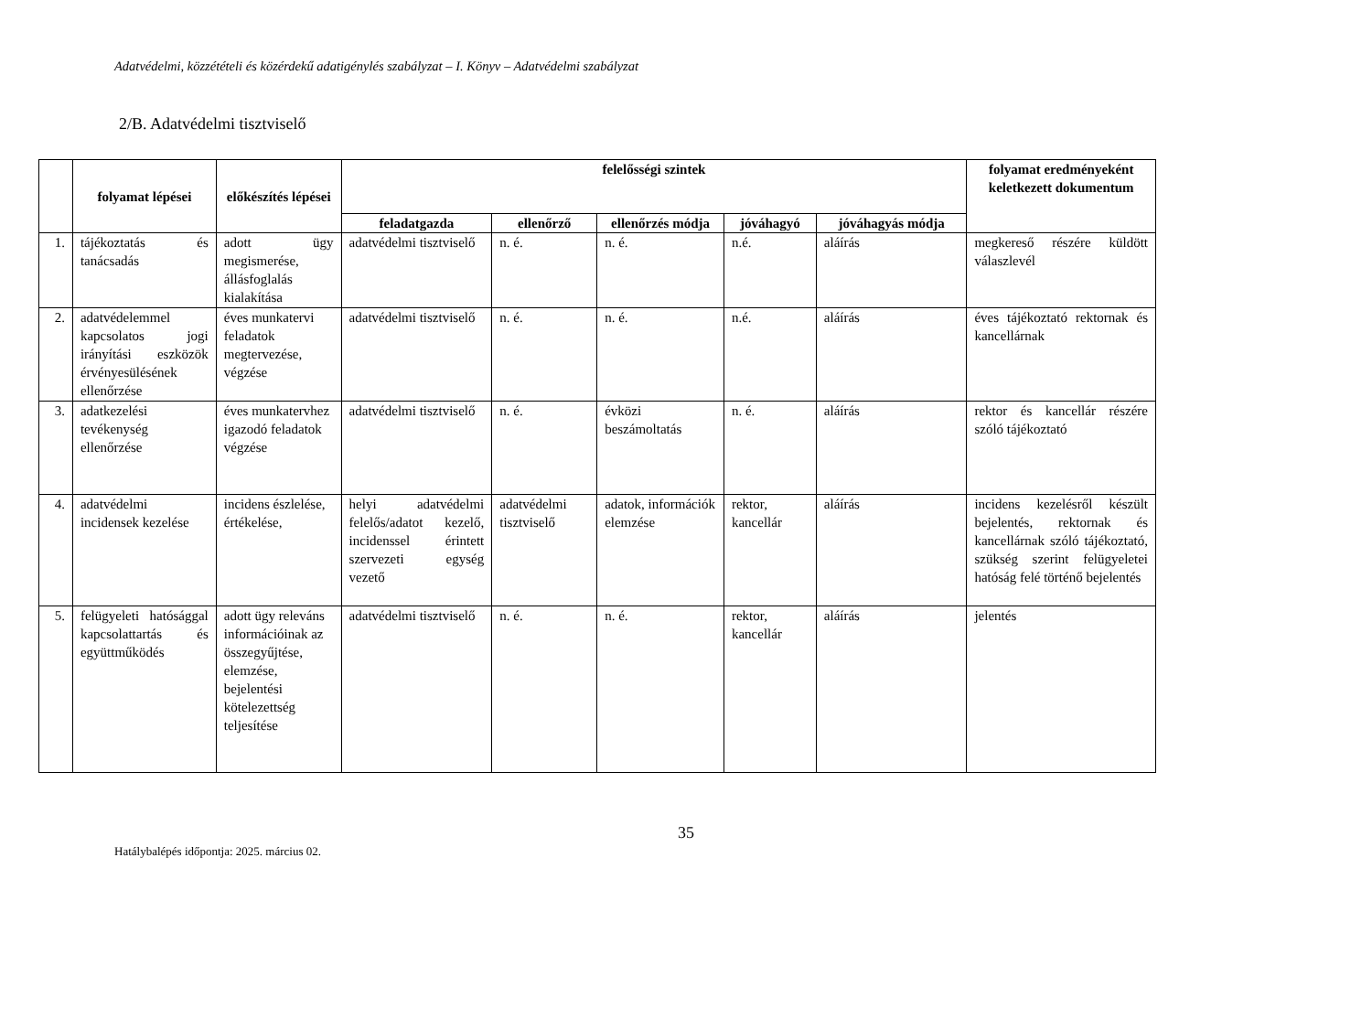Adatvédelmi, közzétételi és közérdekű adatigénylés szabályzat – I. Könyv – Adatvédelmi szabályzat
2/B. Adatvédelmi tisztviselő
| | folyamat lépései | előkészítés lépései | felelősségi szintek | | | | | folyamat eredményeként keletkezett dokumentum |
| --- | --- | --- | --- | --- | --- | --- | --- | --- |
| | | | feladatgazda | ellenőrző | ellenőrzés módja | jóváhagyó | jóváhagyás módja | |
| 1. | tájékoztatás és tanácsadás | adott ügy megismerése, állásfoglalás kialakítása | adatvédelmi tisztviselő | n. é. | n. é. | n.é. | aláírás | megkereső részére küldött válaszlevél |
| 2. | adatvédelemmel kapcsolatos jogi irányítási eszközök érvényesülésének ellenőrzése | éves munkatervi feladatok megtervezése, végzése | adatvédelmi tisztviselő | n. é. | n. é. | n.é. | aláírás | éves tájékoztató rektornak és kancellárnak |
| 3. | adatkezelési tevékenység ellenőrzése | éves munkatervhez igazodó feladatok végzése | adatvédelmi tisztviselő | n. é. | évközi beszámoltatás | n. é. | aláírás | rektor és kancellár részére szóló tájékoztató |
| 4. | adatvédelmi incidensek kezelése | incidens észlelése, értékelése, | helyi adatvédelmi felelős/adatot kezelő, incidenssel érintett szervezeti egység vezető | adatvédelmi tisztviselő | adatok, információk elemzése | rektor, kancellár | aláírás | incidens kezelésről készült bejelentés, rektornak és kancellárnak szóló tájékoztató, szükség szerint felügyeletei hatóság felé történő bejelentés |
| 5. | felügyeleti hatósággal kapcsolattartás és együttműködés | adott ügy releváns információinak az összegyűjtése, elemzése, bejelentési kötelezettség teljesítése | adatvédelmi tisztviselő | n. é. | n. é. | rektor, kancellár | aláírás | jelentés |
35
Hatálybalépés időpontja: 2025. március 02.